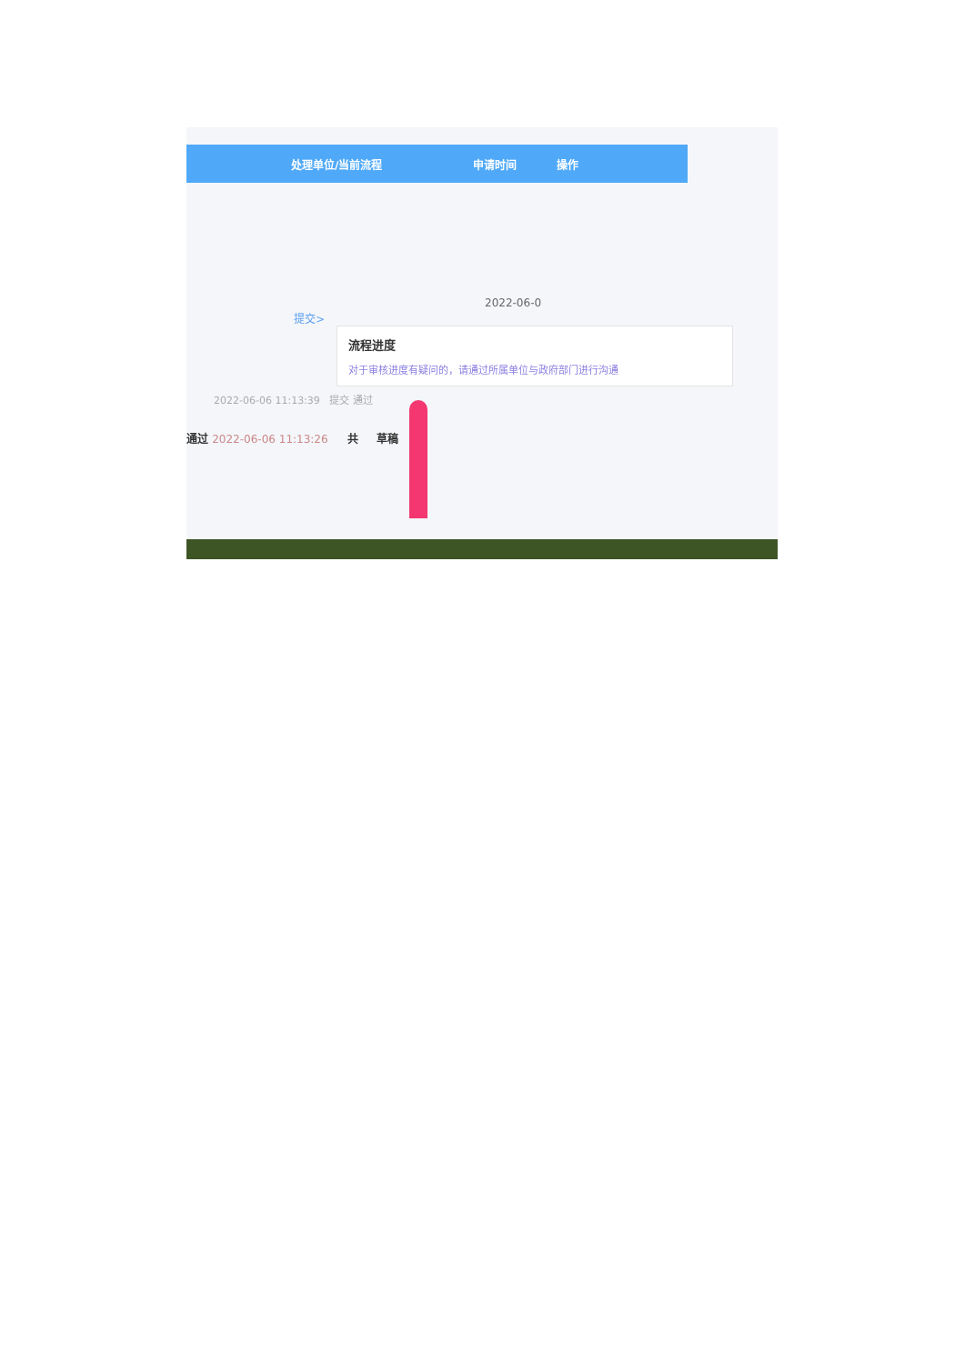处理单位/当前流程 申请时间 操作
2022-06-0
提交>
流程进度
对于审核进度有疑问的，请通过所属单位与政府部门进行沟通
2022-06-06 11:13:39 提交 通过
通过 2022-06-06 11:13:26 共 草稿